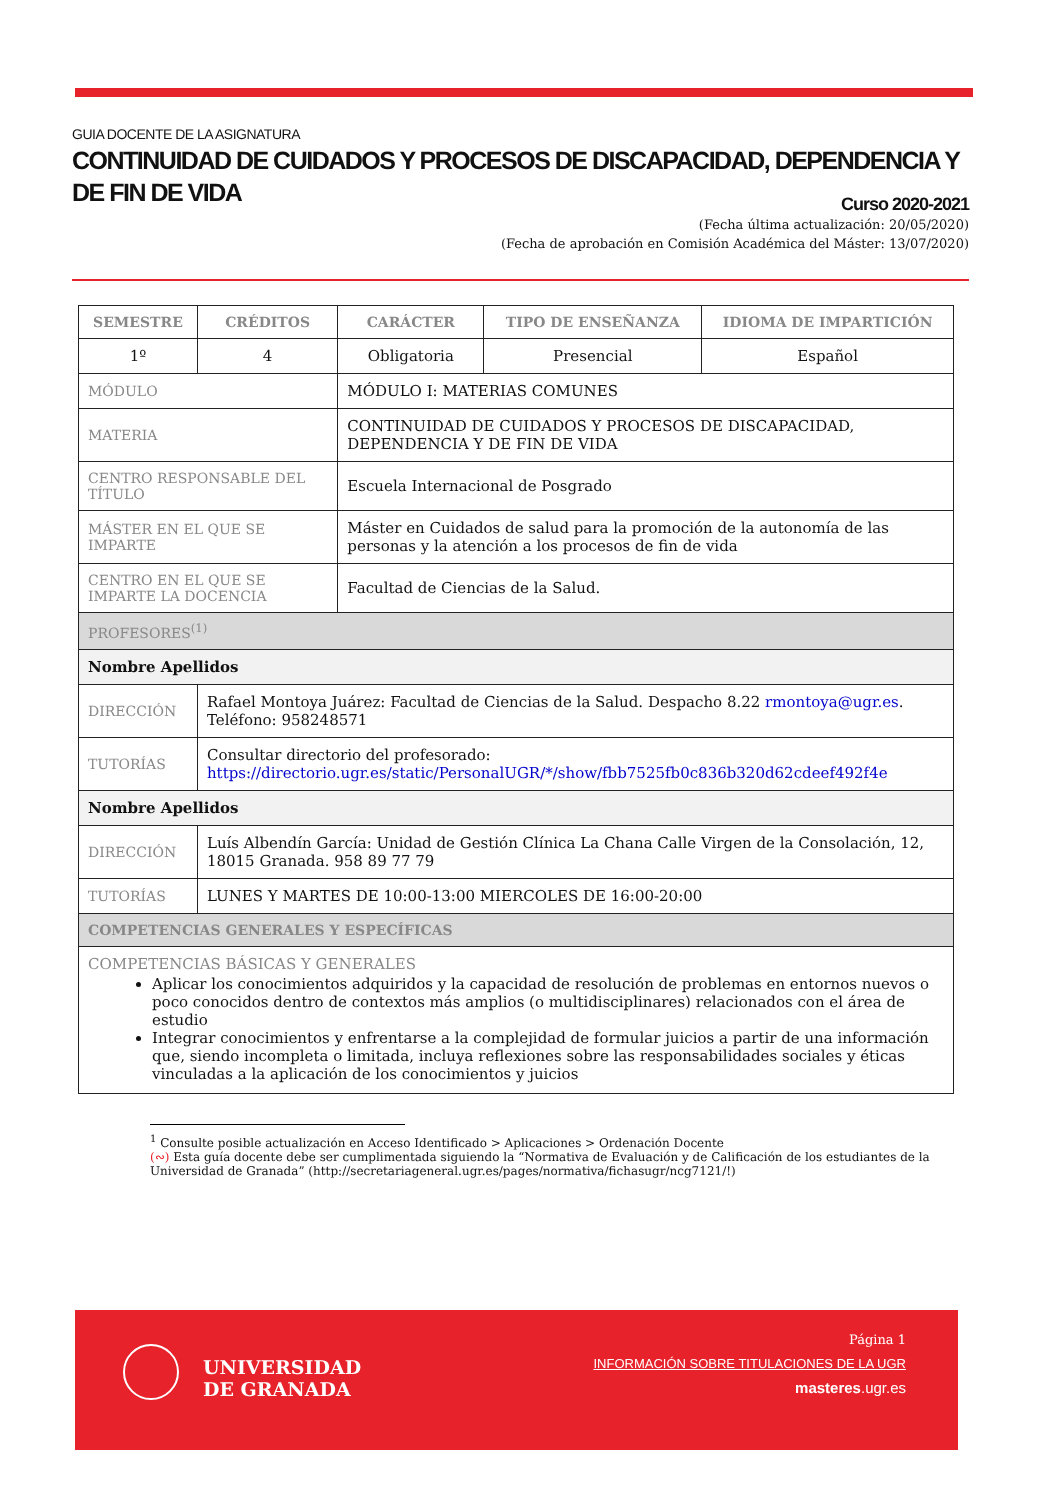GUIA DOCENTE DE LA ASIGNATURA
CONTINUIDAD DE CUIDADOS Y PROCESOS DE DISCAPACIDAD, DEPENDENCIA Y DE FIN DE VIDA
Curso 2020-2021
(Fecha última actualización: 20/05/2020)
(Fecha de aprobación en Comisión Académica del Máster: 13/07/2020)
| SEMESTRE | CRÉDITOS | CARÁCTER | TIPO DE ENSEÑANZA | IDIOMA DE IMPARTICIÓN |
| --- | --- | --- | --- | --- |
| 1º | 4 | Obligatoria | Presencial | Español |
| MÓDULO | | MÓDULO I: MATERIAS COMUNES | | |
| MATERIA | | CONTINUIDAD DE CUIDADOS Y PROCESOS DE DISCAPACIDAD, DEPENDENCIA Y DE FIN DE VIDA | | |
| CENTRO RESPONSABLE DEL TÍTULO | | Escuela Internacional de Posgrado | | |
| MÁSTER EN EL QUE SE IMPARTE | | Máster en Cuidados de salud para la promoción de la autonomía de las personas y la atención a los procesos de fin de vida | | |
| CENTRO EN EL QUE SE IMPARTE LA DOCENCIA | | Facultad de Ciencias de la Salud. | | |
| PROFESORES<sup>(1)</sup> | | | | |
| Nombre Apellidos | | | | |
| DIRECCIÓN | Rafael Montoya Juárez: Facultad de Ciencias de la Salud. Despacho 8.22 rmontoya@ugr.es . Teléfono: 958248571 | | | |
| TUTORÍAS | Consultar directorio del profesorado: https://directorio.ugr.es/static/PersonalUGR/*/show/fbb7525fb0c836b320d62cdeef492f4e | | | |
| Nombre Apellidos | | | | |
| DIRECCIÓN | Luís Albendín García: Unidad de Gestión Clínica La Chana Calle Virgen de la Consolación, 12, 18015 Granada. 958 89 77 79 | | | |
| TUTORÍAS | LUNES Y MARTES DE 10:00-13:00 MIERCOLES DE 16:00-20:00 | | | |
| COMPETENCIAS GENERALES Y ESPECÍFICAS | | | | |
| COMPETENCIAS BÁSICAS Y GENERALES Aplicar los conocimientos adquiridos y la capacidad de resolución de problemas en entornos nuevos o poco conocidos dentro de contextos más amplios (o multidisciplinares) relacionados con el área de estudio Integrar conocimientos y enfrentarse a la complejidad de formular juicios a partir de una información que, siendo incompleta o limitada, incluya reflexiones sobre las responsabilidades sociales y éticas vinculadas a la aplicación de los conocimientos y juicios | | | | |
<sup>1</sup> Consulte posible actualización en Acceso Identificado > Aplicaciones > Ordenación Docente
(∾) Esta guía docente debe ser cumplimentada siguiendo la “Normativa de Evaluación y de Calificación de los estudiantes de la Universidad de Granada” (http://secretariageneral.ugr.es/pages/normativa/fichasugr/ncg7121/!)
UNIVERSIDAD
DE GRANADA
Página 1
INFORMACIÓN SOBRE TITULACIONES DE LA UGR
masteres.ugr.es